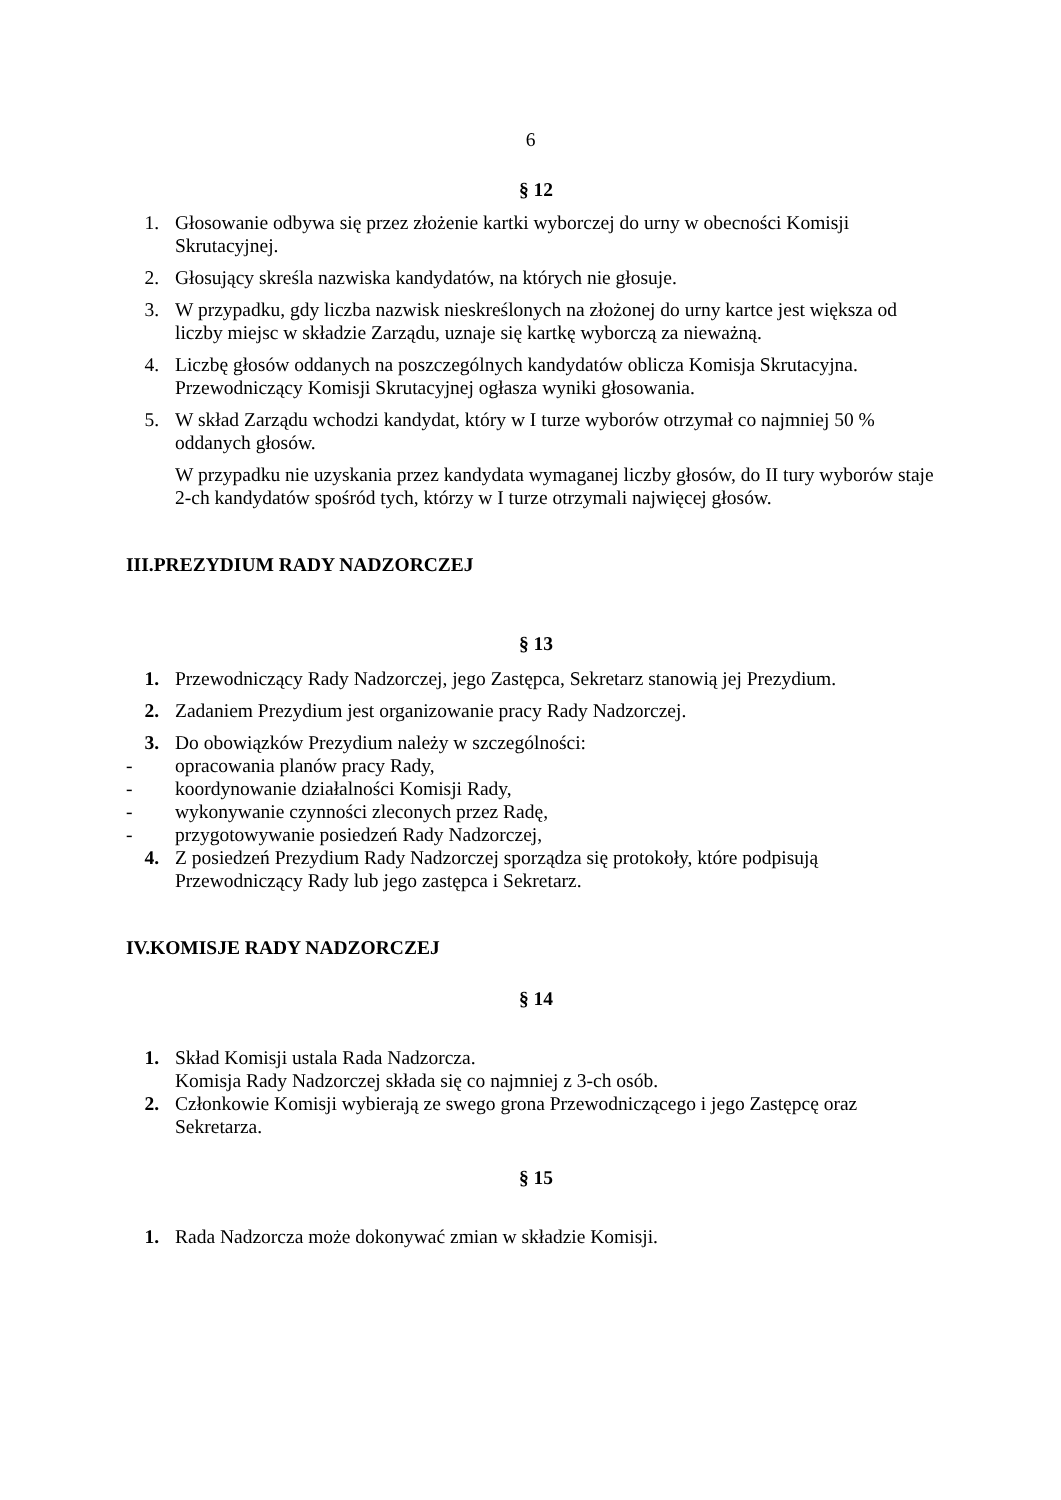6
§ 12
1. Głosowanie odbywa się przez złożenie kartki wyborczej do urny w obecności Komisji Skrutacyjnej.
2. Głosujący skreśla nazwiska kandydatów, na których nie głosuje.
3. W przypadku, gdy liczba nazwisk nieskreślonych na złożonej do urny kartce jest większa od liczby miejsc w składzie Zarządu, uznaje się kartkę wyborczą za nieważną.
4. Liczbę głosów oddanych na poszczególnych kandydatów oblicza Komisja Skrutacyjna. Przewodniczący Komisji Skrutacyjnej ogłasza wyniki głosowania.
5. W skład Zarządu wchodzi kandydat, który w I turze wyborów otrzymał co najmniej 50 % oddanych głosów.
W przypadku nie uzyskania przez kandydata wymaganej liczby głosów, do II tury wyborów staje 2-ch kandydatów spośród tych, którzy w I turze otrzymali najwięcej głosów.
III.PREZYDIUM RADY NADZORCZEJ
§ 13
1. Przewodniczący Rady Nadzorczej, jego Zastępca, Sekretarz stanowią jej Prezydium.
2. Zadaniem Prezydium jest organizowanie pracy Rady Nadzorczej.
3. Do obowiązków Prezydium należy w szczególności:
- opracowania planów pracy Rady,
- koordynowanie działalności Komisji Rady,
- wykonywanie czynności zleconych przez Radę,
- przygotowywanie posiedzeń Rady Nadzorczej,
4. Z posiedzeń Prezydium Rady Nadzorczej sporządza się protokoły, które podpisują Przewodniczący Rady lub jego zastępca i Sekretarz.
IV.KOMISJE RADY NADZORCZEJ
§ 14
1. Skład Komisji ustala Rada Nadzorcza.
Komisja Rady Nadzorczej składa się co najmniej z 3-ch osób.
2. Członkowie Komisji wybierają ze swego grona Przewodniczącego i jego Zastępcę oraz Sekretarza.
§ 15
1. Rada Nadzorcza może dokonywać zmian w składzie Komisji.